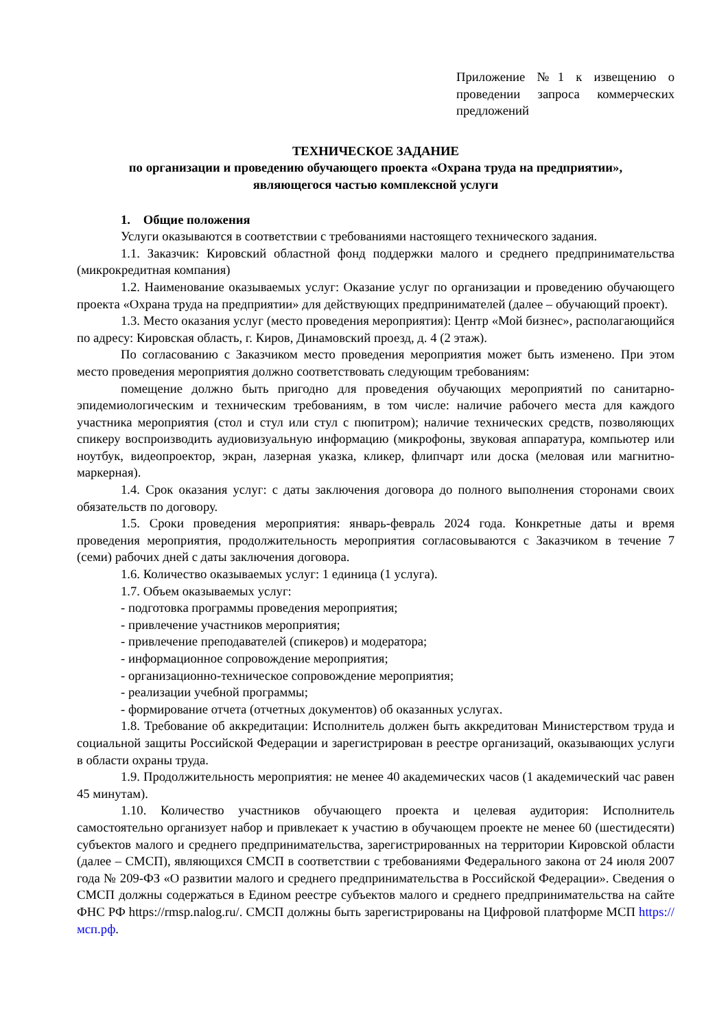Приложение №1 к извещению о проведении запроса коммерческих предложений
ТЕХНИЧЕСКОЕ ЗАДАНИЕ
по организации и проведению обучающего проекта «Охрана труда на предприятии»,
являющегося частью комплексной услуги
1. Общие положения
Услуги оказываются в соответствии с требованиями настоящего технического задания.
1.1. Заказчик: Кировский областной фонд поддержки малого и среднего предпринимательства (микрокредитная компания)
1.2. Наименование оказываемых услуг: Оказание услуг по организации и проведению обучающего проекта «Охрана труда на предприятии» для действующих предпринимателей (далее – обучающий проект).
1.3. Место оказания услуг (место проведения мероприятия): Центр «Мой бизнес», располагающийся по адресу: Кировская область, г. Киров, Динамовский проезд, д. 4 (2 этаж).
По согласованию с Заказчиком место проведения мероприятия может быть изменено. При этом место проведения мероприятия должно соответствовать следующим требованиям:
помещение должно быть пригодно для проведения обучающих мероприятий по санитарно-эпидемиологическим и техническим требованиям, в том числе: наличие рабочего места для каждого участника мероприятия (стол и стул или стул с пюпитром); наличие технических средств, позволяющих спикеру воспроизводить аудиовизуальную информацию (микрофоны, звуковая аппаратура, компьютер или ноутбук, видеопроектор, экран, лазерная указка, кликер, флипчарт или доска (меловая или магнитно-маркерная).
1.4. Срок оказания услуг: с даты заключения договора до полного выполнения сторонами своих обязательств по договору.
1.5. Сроки проведения мероприятия: январь-февраль 2024 года. Конкретные даты и время проведения мероприятия, продолжительность мероприятия согласовываются с Заказчиком в течение 7 (семи) рабочих дней с даты заключения договора.
1.6. Количество оказываемых услуг: 1 единица (1 услуга).
1.7. Объем оказываемых услуг:
- подготовка программы проведения мероприятия;
- привлечение участников мероприятия;
- привлечение преподавателей (спикеров) и модератора;
- информационное сопровождение мероприятия;
- организационно-техническое сопровождение мероприятия;
- реализации учебной программы;
- формирование отчета (отчетных документов) об оказанных услугах.
1.8. Требование об аккредитации: Исполнитель должен быть аккредитован Министерством труда и социальной защиты Российской Федерации и зарегистрирован в реестре организаций, оказывающих услуги в области охраны труда.
1.9. Продолжительность мероприятия: не менее 40 академических часов (1 академический час равен 45 минутам).
1.10. Количество участников обучающего проекта и целевая аудитория: Исполнитель самостоятельно организует набор и привлекает к участию в обучающем проекте не менее 60 (шестидесяти) субъектов малого и среднего предпринимательства, зарегистрированных на территории Кировской области (далее – СМСП), являющихся СМСП в соответствии с требованиями Федерального закона от 24 июля 2007 года № 209-ФЗ «О развитии малого и среднего предпринимательства в Российской Федерации». Сведения о СМСП должны содержаться в Едином реестре субъектов малого и среднего предпринимательства на сайте ФНС РФ https://rmsp.nalog.ru/. СМСП должны быть зарегистрированы на Цифровой платформе МСП https://мсп.рф.